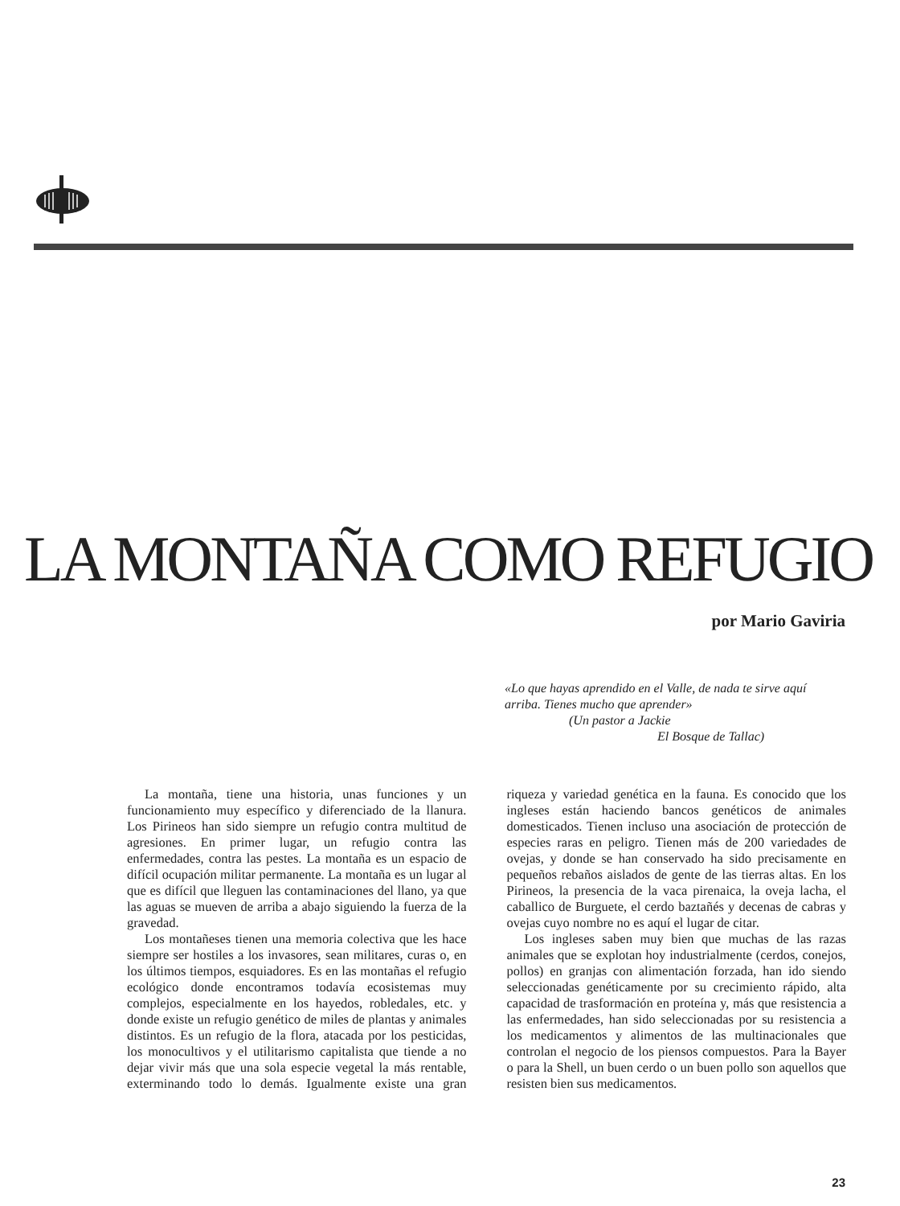LA MONTAÑA COMO REFUGIO
por Mario Gaviria
«Lo que hayas aprendido en el Valle, de nada te sirve aquí arriba. Tienes mucho que aprender»
(Un pastor a Jackie
El Bosque de Tallac)
La montaña, tiene una historia, unas funciones y un funcionamiento muy específico y diferenciado de la llanura. Los Pirineos han sido siempre un refugio contra multitud de agresiones. En primer lugar, un refugio contra las enfermedades, contra las pestes. La montaña es un espacio de difícil ocupación militar permanente. La montaña es un lugar al que es difícil que lleguen las contaminaciones del llano, ya que las aguas se mueven de arriba a abajo siguiendo la fuerza de la gravedad.
Los montañeses tienen una memoria colectiva que les hace siempre ser hostiles a los invasores, sean militares, curas o, en los últimos tiempos, esquiadores. Es en las montañas el refugio ecológico donde encontramos todavía ecosistemas muy complejos, especialmente en los hayedos, robledales, etc. y donde existe un refugio genético de miles de plantas y animales distintos. Es un refugio de la flora, atacada por los pesticidas, los monocultivos y el utilitarismo capitalista que tiende a no dejar vivir más que una sola especie vegetal la más rentable, exterminando todo lo demás. Igualmente existe una gran riqueza y variedad genética en la fauna. Es conocido que los ingleses están haciendo bancos genéticos de animales domesticados. Tienen incluso una asociación de protección de especies raras en peligro. Tienen más de 200 variedades de ovejas, y donde se han conservado ha sido precisamente en pequeños rebaños aislados de gente de las tierras altas. En los Pirineos, la presencia de la vaca pirenaica, la oveja lacha, el caballico de Burguete, el cerdo baztañés y decenas de cabras y ovejas cuyo nombre no es aquí el lugar de citar.
Los ingleses saben muy bien que muchas de las razas animales que se explotan hoy industrialmente (cerdos, conejos, pollos) en granjas con alimentación forzada, han ido siendo seleccionadas genéticamente por su crecimiento rápido, alta capacidad de trasformación en proteína y, más que resistencia a las enfermedades, han sido seleccionadas por su resistencia a los medicamentos y alimentos de las multinacionales que controlan el negocio de los piensos compuestos. Para la Bayer o para la Shell, un buen cerdo o un buen pollo son aquellos que resisten bien sus medicamentos.
23